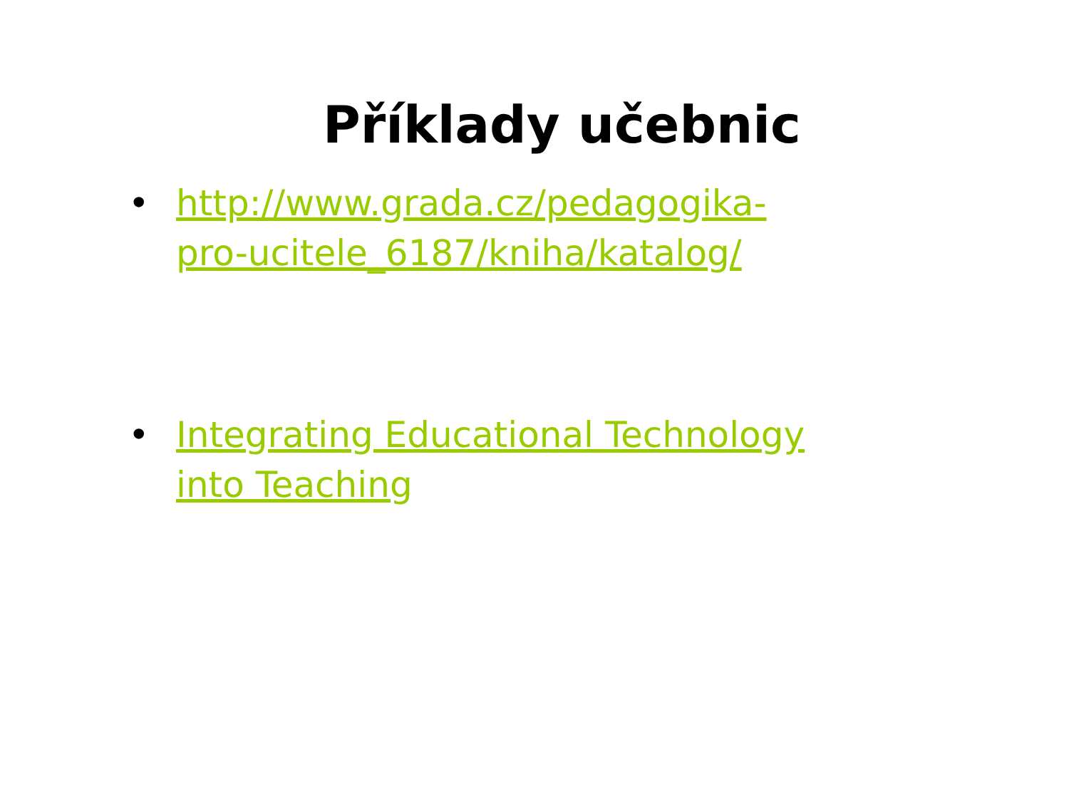Příklady učebnic
• http://www.grada.cz/pedagogika-pro-ucitele_6187/kniha/katalog/
• Integrating Educational Technology into Teaching